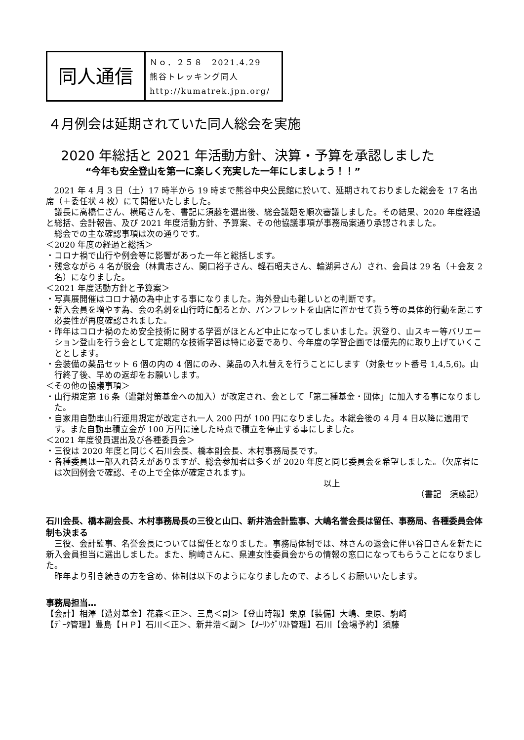同人通信
Ｎｏ．２５８　2021.4.29
熊谷トレッキング同人
http://kumatrek.jpn.org/
４月例会は延期されていた同人総会を実施
2020 年総括と 2021 年活動方針、決算・予算を承認しました
“今年も安全登山を第一に楽しく充実した一年にしましょう！！”
2021 年 4 月 3 日（土）17 時半から 19 時まで熊谷中央公民館に於いて、延期されておりました総会を 17 名出席（＋委任状 4 枚）にて開催いたしました。
議長に高橋仁さん、横尾さんを、書記に須藤を選出後、総会議題を順次審議しました。その結果、2020 年度経過と総括、会計報告、及び 2021 年度活動方針、予算案、その他協議事項が事務局案通り承認されました。
総会での主な確認事項は次の通りです。
＜2020 年度の経過と総括＞
・コロナ禍で山行や例会等に影響があった一年と総括します。
・残念ながら 4 名が脱会（林貴志さん、関口裕子さん、軽石昭夫さん、輪湖昇さん）され、会員は 29 名（＋会友 2 名）になりました。
＜2021 年度活動方針と予算案＞
・写真展開催はコロナ禍の為中止する事になりました。海外登山も難しいとの判断です。
・新入会員を増やす為、会の名刺を山行時に配るとか、パンフレットを山店に置かせて貰う等の具体的行動を起こす必要性が再度確認されました。
・昨年はコロナ禍のため安全技術に関する学習がほとんど中止になってしまいました。沢登り、山スキー等バリエーション登山を行う会として定期的な技術学習は特に必要であり、今年度の学習企画では優先的に取り上げていくこととします。
・会装備の薬品セット 6 個の内の 4 個にのみ、薬品の入れ替えを行うことにします（対象セット番号 1,4,5,6)。山行終了後、早めの返却をお願いします。
＜その他の協議事項＞
・山行規定第 16 条（遭難対策基金への加入）が改定され、会として「第二種基金・団体」に加入する事になりました。
・自家用自動車山行運用規定が改定され一人 200 円が 100 円になりました。本総会後の 4 月 4 日以降に適用です。また自動車積立金が 100 万円に達した時点で積立を停止する事にしました。
＜2021 年度役員選出及び各種委員会＞
・三役は 2020 年度と同じく石川会長、橋本副会長、木村事務局長です。
・各種委員は一部入れ替えがありますが、総会参加者は多くが 2020 年度と同じ委員会を希望しました。（欠席者には次回例会で確認、その上で全体が確定されます)。
以上
（書記　須藤記）
石川会長、橋本副会長、木村事務局長の三役と山口、新井浩会計監事、大嶋名誉会長は留任、事務局、各種委員会体制も決まる
三役、会計監事、名誉会長については留任となりました。事務局体制では、林さんの退会に伴い谷口さんを新たに新入会員担当に選出しました。また、駒崎さんに、県連女性委員会からの情報の窓口になってもらうことになりました。
昨年より引き続きの方を含め、体制は以下のようになりましたので、よろしくお願いいたします。
事務局担当…
【会計】相澤【遭対基金】花森＜正＞、三島＜副＞【登山時報】栗原【装備】大嶋、栗原、駒崎
【ﾃﾞｰﾀ管理】豊島【ＨＰ】石川＜正＞、新井浩＜副＞【ﾒｰﾘﾝｸﾞﾘｽﾄ管理】石川【会場予約】須藤